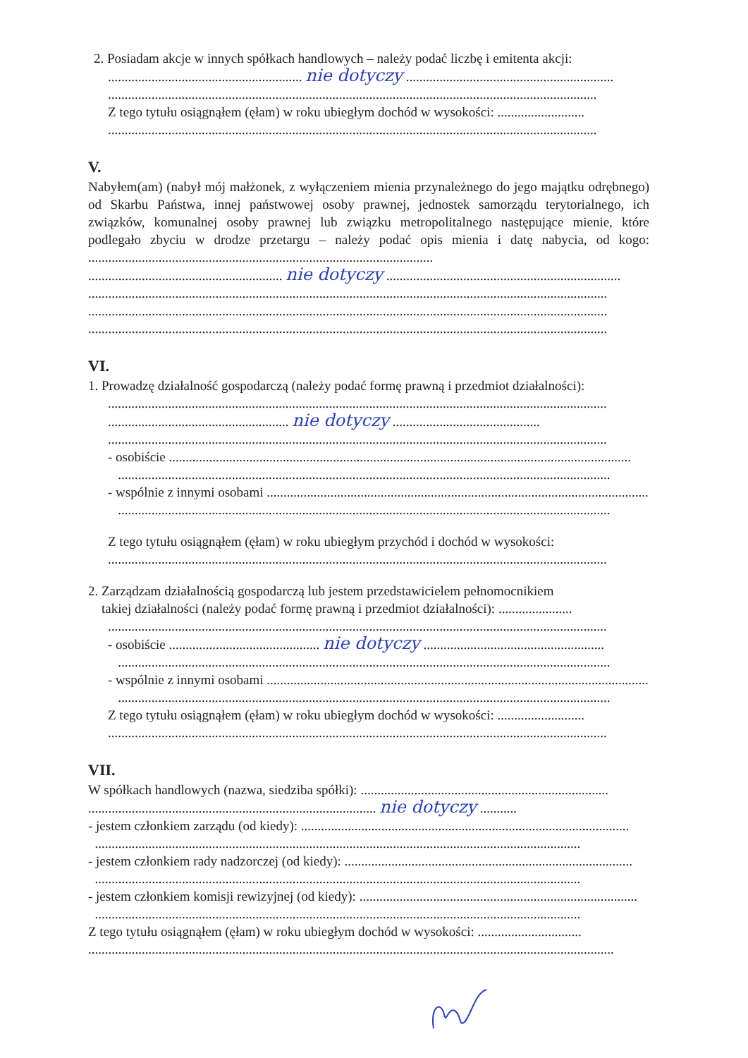2. Posiadam akcje w innych spółkach handlowych – należy podać liczbę i emitenta akcji:
.......................................................... nie dotyczy ..............................................................
..................................................................................................................................................
Z tego tytułu osiągnąłem (ęłam) w roku ubiegłym dochód w wysokości: ..........................
..................................................................................................................................................
V.
Nabyłem(am) (nabył mój małżonek, z wyłączeniem mienia przynależnego do jego majątku odrębnego) od Skarbu Państwa, innej państwowej osoby prawnej, jednostek samorządu terytorialnego, ich związków, komunalnej osoby prawnej lub związku metropolitalnego następujące mienie, które podlegało zbyciu w drodze przetargu – należy podać opis mienia i datę nabycia, od kogo: .......................................................................................................
.......................................................... nie dotyczy ......................................................................
...........................................................................................................................................................
...........................................................................................................................................................
...........................................................................................................................................................
VI.
1. Prowadzę działalność gospodarczą (należy podać formę prawną i przedmiot działalności):
.....................................................................................................................................................
...................................................... nie dotyczy ............................................
.....................................................................................................................................................
- osobiście ..........................................................................................................................................
...................................................................................................................................................
- wspólnie z innymi osobami ...................................................................................................................
...................................................................................................................................................
Z tego tytułu osiągnąłem (ęłam) w roku ubiegłym przychód i dochód w wysokości:
.....................................................................................................................................................
2. Zarządzam działalnością gospodarczą lub jestem przedstawicielem pełnomocnikiem
takiej działalności (należy podać formę prawną i przedmiot działalności): ......................
.....................................................................................................................................................
- osobiście ............................................. nie dotyczy ......................................................
...................................................................................................................................................
- wspólnie z innymi osobami ...................................................................................................................
...................................................................................................................................................
Z tego tytułu osiągnąłem (ęłam) w roku ubiegłym dochód w wysokości: ..........................
.....................................................................................................................................................
VII.
W spółkach handlowych (nazwa, siedziba spółki): ..........................................................................
...................................................................................... nie dotyczy ...........
- jestem członkiem zarządu (od kiedy): ..................................................................................................
.................................................................................................................................................
- jestem członkiem rady nadzorczej (od kiedy): ......................................................................................
.................................................................................................................................................
- jestem członkiem komisji rewizyjnej (od kiedy): ...................................................................................
.................................................................................................................................................
Z tego tytułu osiągnąłem (ęłam) w roku ubiegłym dochód w wysokości: ...............................
.............................................................................................................................................................